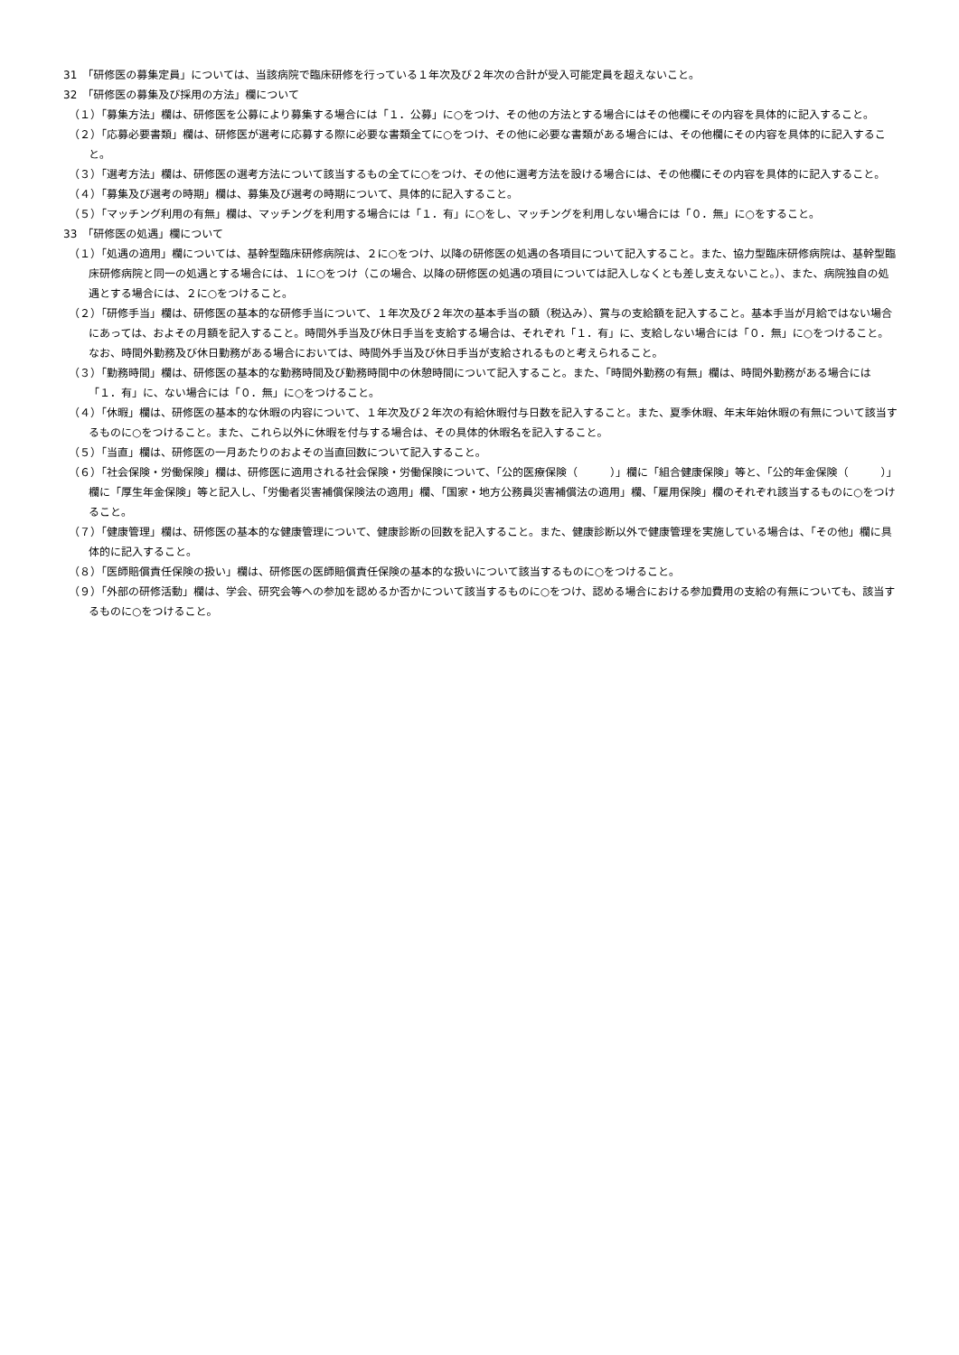31　「研修医の募集定員」については、当該病院で臨床研修を行っている１年次及び２年次の合計が受入可能定員を超えないこと。
32　「研修医の募集及び採用の方法」欄について
（１）「募集方法」欄は、研修医を公募により募集する場合には「１．公募」に○をつけ、その他の方法とする場合にはその他欄にその内容を具体的に記入すること。
（２）「応募必要書類」欄は、研修医が選考に応募する際に必要な書類全てに○をつけ、その他に必要な書類がある場合には、その他欄にその内容を具体的に記入すること。
（３）「選考方法」欄は、研修医の選考方法について該当するもの全てに○をつけ、その他に選考方法を設ける場合には、その他欄にその内容を具体的に記入すること。
（４）「募集及び選考の時期」欄は、募集及び選考の時期について、具体的に記入すること。
（５）「マッチング利用の有無」欄は、マッチングを利用する場合には「１．有」に○をし、マッチングを利用しない場合には「０．無」に○をすること。
33　「研修医の処遇」欄について
（１）「処遇の適用」欄については、基幹型臨床研修病院は、２に○をつけ、以降の研修医の処遇の各項目について記入すること。また、協力型臨床研修病院は、基幹型臨床研修病院と同一の処遇とする場合には、１に○をつけ（この場合、以降の研修医の処遇の項目については記入しなくとも差し支えないこと。）、また、病院独自の処遇とする場合には、２に○をつけること。
（２）「研修手当」欄は、研修医の基本的な研修手当について、１年次及び２年次の基本手当の額（税込み）、賞与の支給額を記入すること。基本手当が月給ではない場合にあっては、およその月額を記入すること。時間外手当及び休日手当を支給する場合は、それぞれ「１．有」に、支給しない場合には「０．無」に○をつけること。なお、時間外勤務及び休日勤務がある場合においては、時間外手当及び休日手当が支給されるものと考えられること。
（３）「勤務時間」欄は、研修医の基本的な勤務時間及び勤務時間中の休憩時間について記入すること。また、「時間外勤務の有無」欄は、時間外勤務がある場合には「１．有」に、ない場合には「０．無」に○をつけること。
（４）「休暇」欄は、研修医の基本的な休暇の内容について、１年次及び２年次の有給休暇付与日数を記入すること。また、夏季休暇、年末年始休暇の有無について該当するものに○をつけること。また、これら以外に休暇を付与する場合は、その具体的休暇名を記入すること。
（５）「当直」欄は、研修医の一月あたりのおよその当直回数について記入すること。
（６）「社会保険・労働保険」欄は、研修医に適用される社会保険・労働保険について、「公的医療保険（　　　）」欄に「組合健康保険」等と、「公的年金保険（　　　）」欄に「厚生年金保険」等と記入し、「労働者災害補償保険法の適用」欄、「国家・地方公務員災害補償法の適用」欄、「雇用保険」欄のそれぞれ該当するものに○をつけること。
（７）「健康管理」欄は、研修医の基本的な健康管理について、健康診断の回数を記入すること。また、健康診断以外で健康管理を実施している場合は、「その他」欄に具体的に記入すること。
（８）「医師賠償責任保険の扱い」欄は、研修医の医師賠償責任保険の基本的な扱いについて該当するものに○をつけること。
（９）「外部の研修活動」欄は、学会、研究会等への参加を認めるか否かについて該当するものに○をつけ、認める場合における参加費用の支給の有無についても、該当するものに○をつけること。